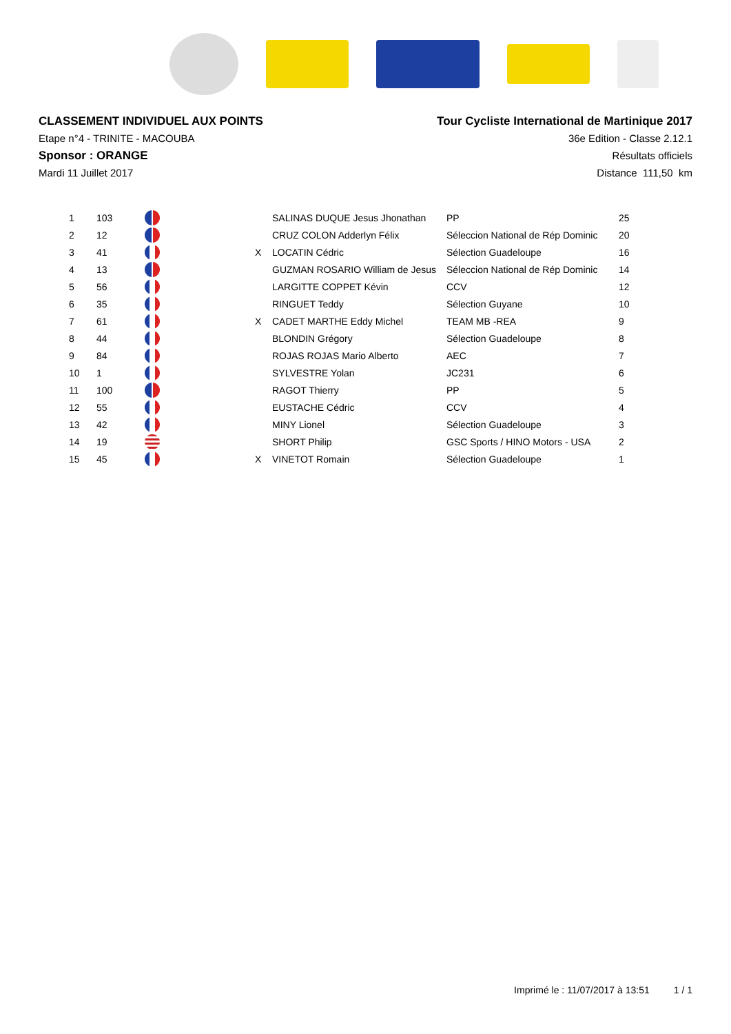CLASSEMENT INDIVIDUEL AUX POINTS
Etape n°4 - TRINITE - MACOUBA
Sponsor : ORANGE
Mardi 11 Juillet 2017
Tour Cycliste International de Martinique 2017
36e Edition - Classe 2.12.1
Résultats officiels
Distance 111,50 km
| 1 | 103 | | | SALINAS DUQUE Jesus Jhonathan | PP | 25 |
| 2 | 12 | | | CRUZ COLON Adderlyn Félix | Séleccion National de Rép Dominic | 20 |
| 3 | 41 | | X | LOCATIN Cédric | Sélection Guadeloupe | 16 |
| 4 | 13 | | | GUZMAN ROSARIO William de Jesus | Séleccion National de Rép Dominic | 14 |
| 5 | 56 | | | LARGITTE COPPET Kévin | CCV | 12 |
| 6 | 35 | | | RINGUET Teddy | Sélection Guyane | 10 |
| 7 | 61 | | X | CADET MARTHE Eddy Michel | TEAM MB -REA | 9 |
| 8 | 44 | | | BLONDIN Grégory | Sélection Guadeloupe | 8 |
| 9 | 84 | | | ROJAS ROJAS Mario Alberto | AEC | 7 |
| 10 | 1 | | | SYLVESTRE Yolan | JC231 | 6 |
| 11 | 100 | | | RAGOT Thierry | PP | 5 |
| 12 | 55 | | | EUSTACHE Cédric | CCV | 4 |
| 13 | 42 | | | MINY Lionel | Sélection Guadeloupe | 3 |
| 14 | 19 | | | SHORT Philip | GSC Sports / HINO Motors - USA | 2 |
| 15 | 45 | | X | VINETOT Romain | Sélection Guadeloupe | 1 |
Imprimé le : 11/07/2017 à 13:51 1 / 1